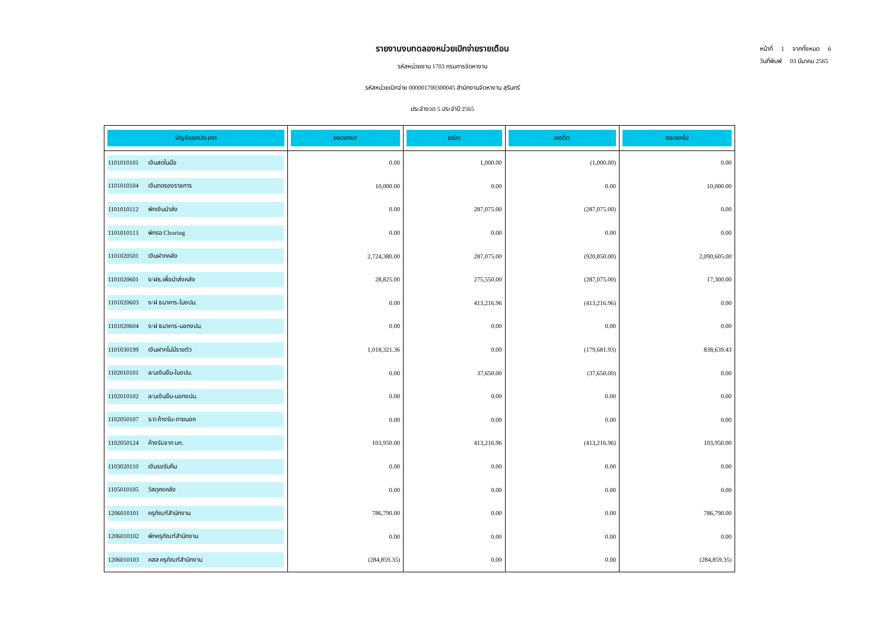หน้าที่ 1 จากทั้งหมด 6
วันที่พิมพ์ 03 มีนาคม 2565
รายงานงบทดลองหน่วยเบิกจ่ายรายเดือน
รหัสหน่วยงาน 1703 กรมการจัดหางาน
รหัสหน่วยเบิกจ่าย 000001700300045 สำนักงานจัดหางาน สุรินทร์
ประจำงวด 5 ประจำปี 2565
| บัญชีแยกประเภท | ยอดยกมา | เดบิต | เครดิต | ยอดยกไป |
| --- | --- | --- | --- | --- |
| 1101010101 เงินสดในมือ | 0.00 | 1,000.00 | (1,000.00) | 0.00 |
| 1101010104 เงินทดรองราชการ | 10,000.00 | 0.00 | 0.00 | 10,000.00 |
| 1101010112 พักเงินนำส่ง | 0.00 | 287,075.00 | (287,075.00) | 0.00 |
| 1101010113 พักรอ Clearing | 0.00 | 0.00 | 0.00 | 0.00 |
| 1101020501 เงินฝากคลัง | 2,724,380.00 | 287,075.00 | (920,850.00) | 2,090,605.00 |
| 1101020601 ง/ฝธ.เพื่อนำส่งคลัง | 28,825.00 | 275,550.00 | (287,075.00) | 17,300.00 |
| 1101020603 ง/ฝ ธนาคาร-ในงปม. | 0.00 | 413,216.96 | (413,216.96) | 0.00 |
| 1101020604 ง/ฝ ธนาคาร-นอกงปม. | 0.00 | 0.00 | 0.00 | 0.00 |
| 1101030199 เงินฝากไม่มีรายตัว | 1,018,321.36 | 0.00 | (179,681.93) | 838,639.43 |
| 1102010101 ล/นเงินยืม-ในงปม. | 0.00 | 37,650.00 | (37,650.00) | 0.00 |
| 1102010102 ล/นเงินยืม-นอกงปม. | 0.00 | 0.00 | 0.00 | 0.00 |
| 1102050107 ร/ด ค้างรับ-ภายนอก | 0.00 | 0.00 | 0.00 | 0.00 |
| 1102050124 ค้างรับจาก บก. | 103,950.00 | 413,216.96 | (413,216.96) | 103,950.00 |
| 1103020110 เงินรอรับคืน | 0.00 | 0.00 | 0.00 | 0.00 |
| 1105010105 วัสดุคงคลัง | 0.00 | 0.00 | 0.00 | 0.00 |
| 1206010101 ครุภัณฑ์สำนักงาน | 786,790.00 | 0.00 | 0.00 | 786,790.00 |
| 1206010102 พักครุภัณฑ์สำนักงาน | 0.00 | 0.00 | 0.00 | 0.00 |
| 1206010103 คสส ครุภัณฑ์สำนักงาน | (284,859.35) | 0.00 | 0.00 | (284,859.35) |